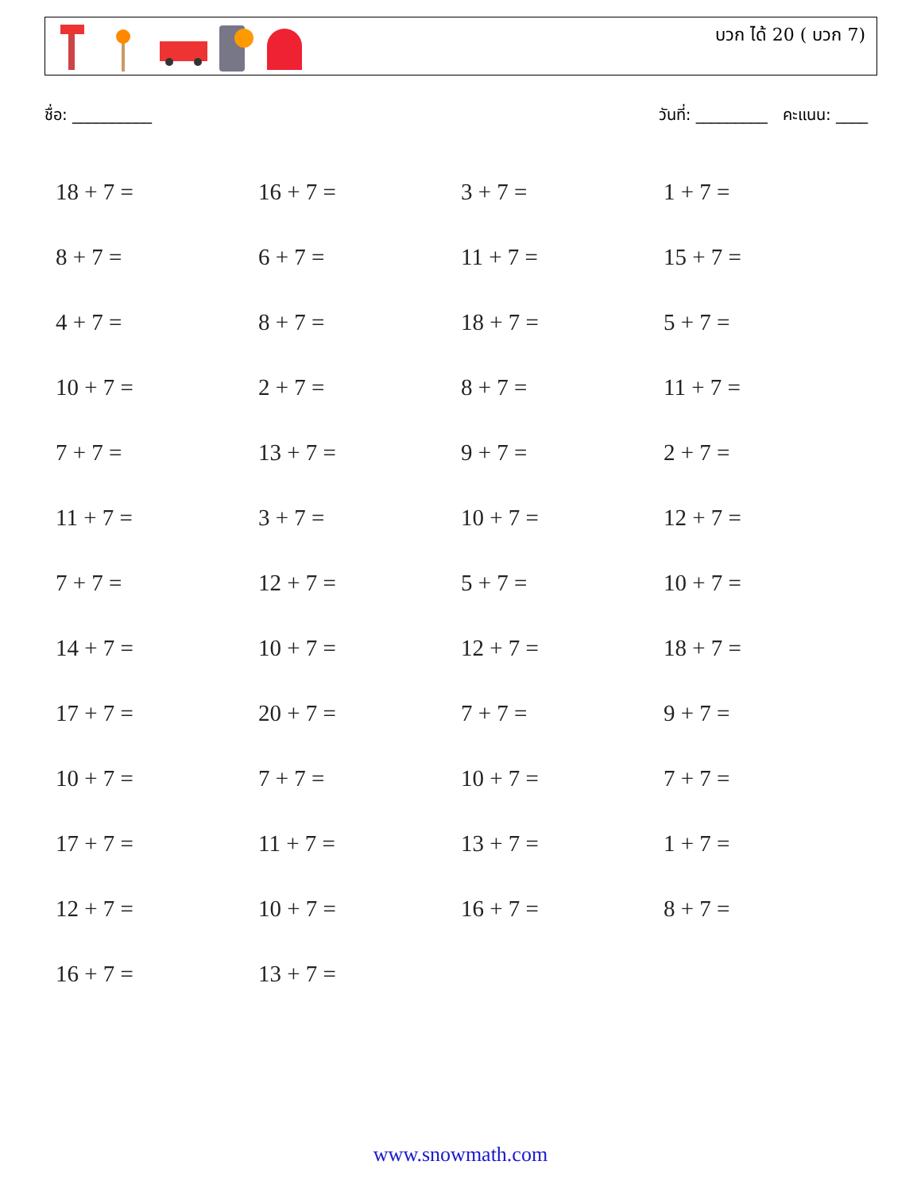บวก ได้ 20 ( บวก 7)
ชื่อ: __________ วันที่: _________ คะแนน: ____
| 18 + 7 = | 16 + 7 = | 3 + 7 = | 1 + 7 = |
| 8 + 7 = | 6 + 7 = | 11 + 7 = | 15 + 7 = |
| 4 + 7 = | 8 + 7 = | 18 + 7 = | 5 + 7 = |
| 10 + 7 = | 2 + 7 = | 8 + 7 = | 11 + 7 = |
| 7 + 7 = | 13 + 7 = | 9 + 7 = | 2 + 7 = |
| 11 + 7 = | 3 + 7 = | 10 + 7 = | 12 + 7 = |
| 7 + 7 = | 12 + 7 = | 5 + 7 = | 10 + 7 = |
| 14 + 7 = | 10 + 7 = | 12 + 7 = | 18 + 7 = |
| 17 + 7 = | 20 + 7 = | 7 + 7 = | 9 + 7 = |
| 10 + 7 = | 7 + 7 = | 10 + 7 = | 7 + 7 = |
| 17 + 7 = | 11 + 7 = | 13 + 7 = | 1 + 7 = |
| 12 + 7 = | 10 + 7 = | 16 + 7 = | 8 + 7 = |
| 16 + 7 = | 13 + 7 = | | |
www.snowmath.com